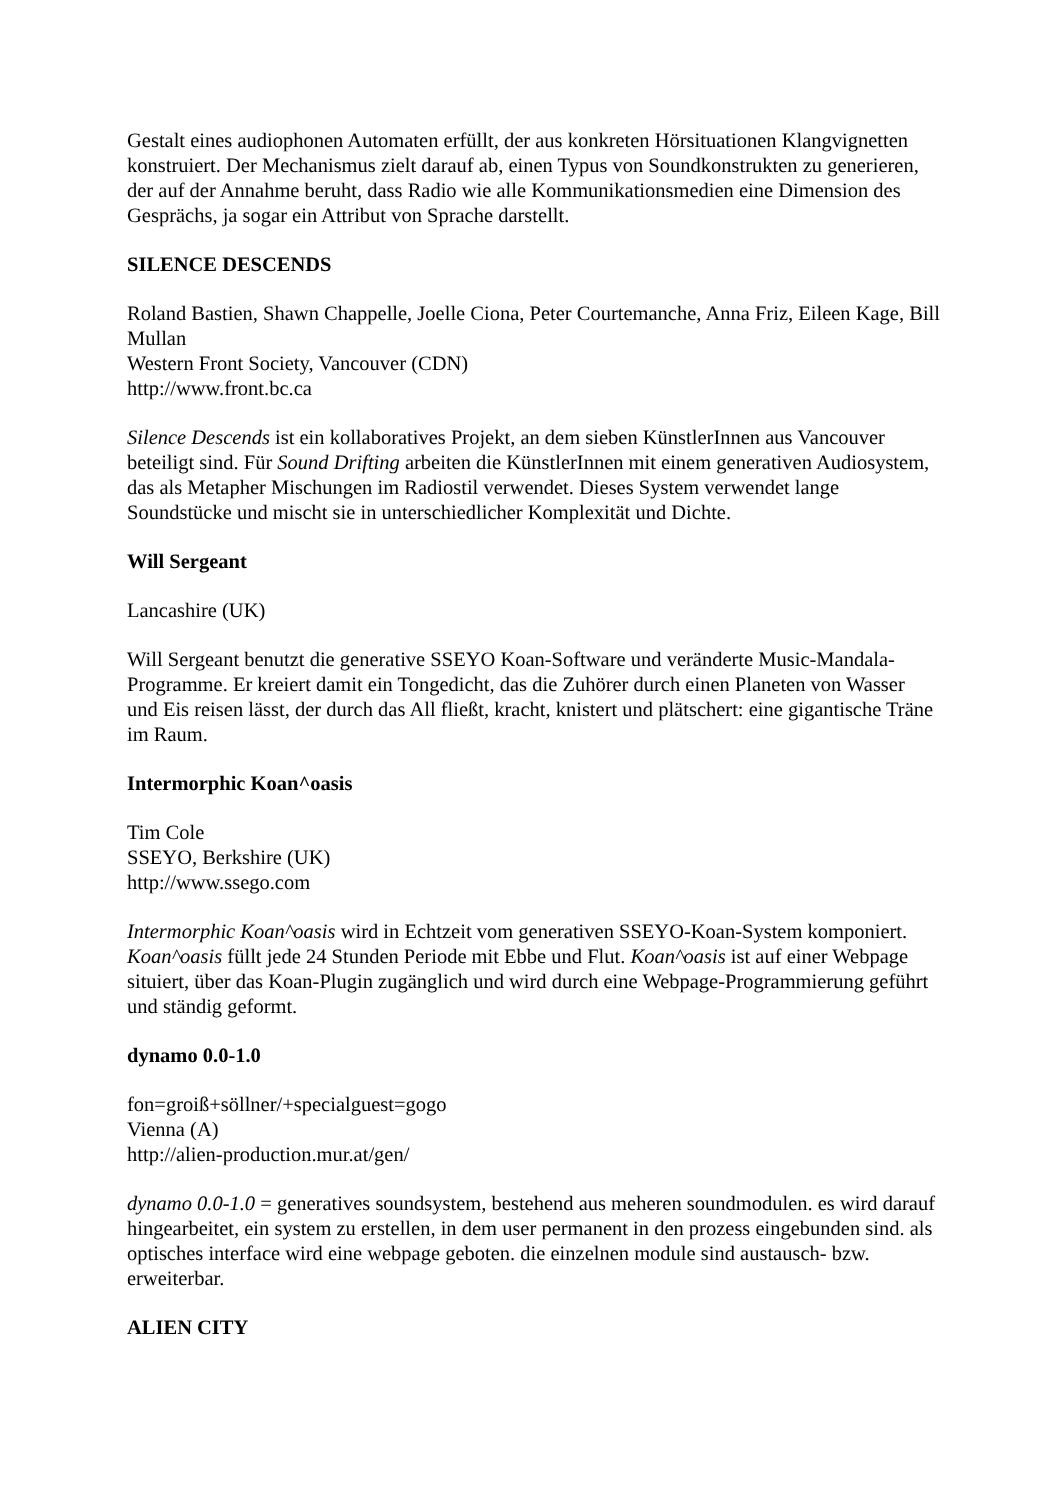Gestalt eines audiophonen Automaten erfüllt, der aus konkreten Hörsituationen Klangvignetten konstruiert. Der Mechanismus zielt darauf ab, einen Typus von Soundkonstrukten zu generieren, der auf der Annahme beruht, dass Radio wie alle Kommunikationsmedien eine Dimension des Gesprächs, ja sogar ein Attribut von Sprache darstellt.
SILENCE DESCENDS
Roland Bastien, Shawn Chappelle, Joelle Ciona, Peter Courtemanche, Anna Friz, Eileen Kage, Bill Mullan
Western Front Society, Vancouver (CDN)
http://www.front.bc.ca
Silence Descends ist ein kollaboratives Projekt, an dem sieben KünstlerInnen aus Vancouver beteiligt sind. Für Sound Drifting arbeiten die KünstlerInnen mit einem generativen Audiosystem, das als Metapher Mischungen im Radiostil verwendet. Dieses System verwendet lange Soundstücke und mischt sie in unterschiedlicher Komplexität und Dichte.
Will Sergeant
Lancashire (UK)
Will Sergeant benutzt die generative SSEYO Koan-Software und veränderte Music-Mandala-Programme. Er kreiert damit ein Tongedicht, das die Zuhörer durch einen Planeten von Wasser und Eis reisen lässt, der durch das All fließt, kracht, knistert und plätschert: eine gigantische Träne im Raum.
Intermorphic Koan^oasis
Tim Cole
SSEYO, Berkshire (UK)
http://www.ssego.com
Intermorphic Koan^oasis wird in Echtzeit vom generativen SSEYO-Koan-System komponiert. Koan^oasis füllt jede 24 Stunden Periode mit Ebbe und Flut. Koan^oasis ist auf einer Webpage situiert, über das Koan-Plugin zugänglich und wird durch eine Webpage-Programmierung geführt und ständig geformt.
dynamo 0.0-1.0
fon=groiß+söllner/+specialguest=gogo
Vienna (A)
http://alien-production.mur.at/gen/
dynamo 0.0-1.0 = generatives soundsystem, bestehend aus meheren soundmodulen. es wird darauf hingearbeitet, ein system zu erstellen, in dem user permanent in den prozess eingebunden sind. als optisches interface wird eine webpage geboten. die einzelnen module sind austausch- bzw. erweiterbar.
ALIEN CITY